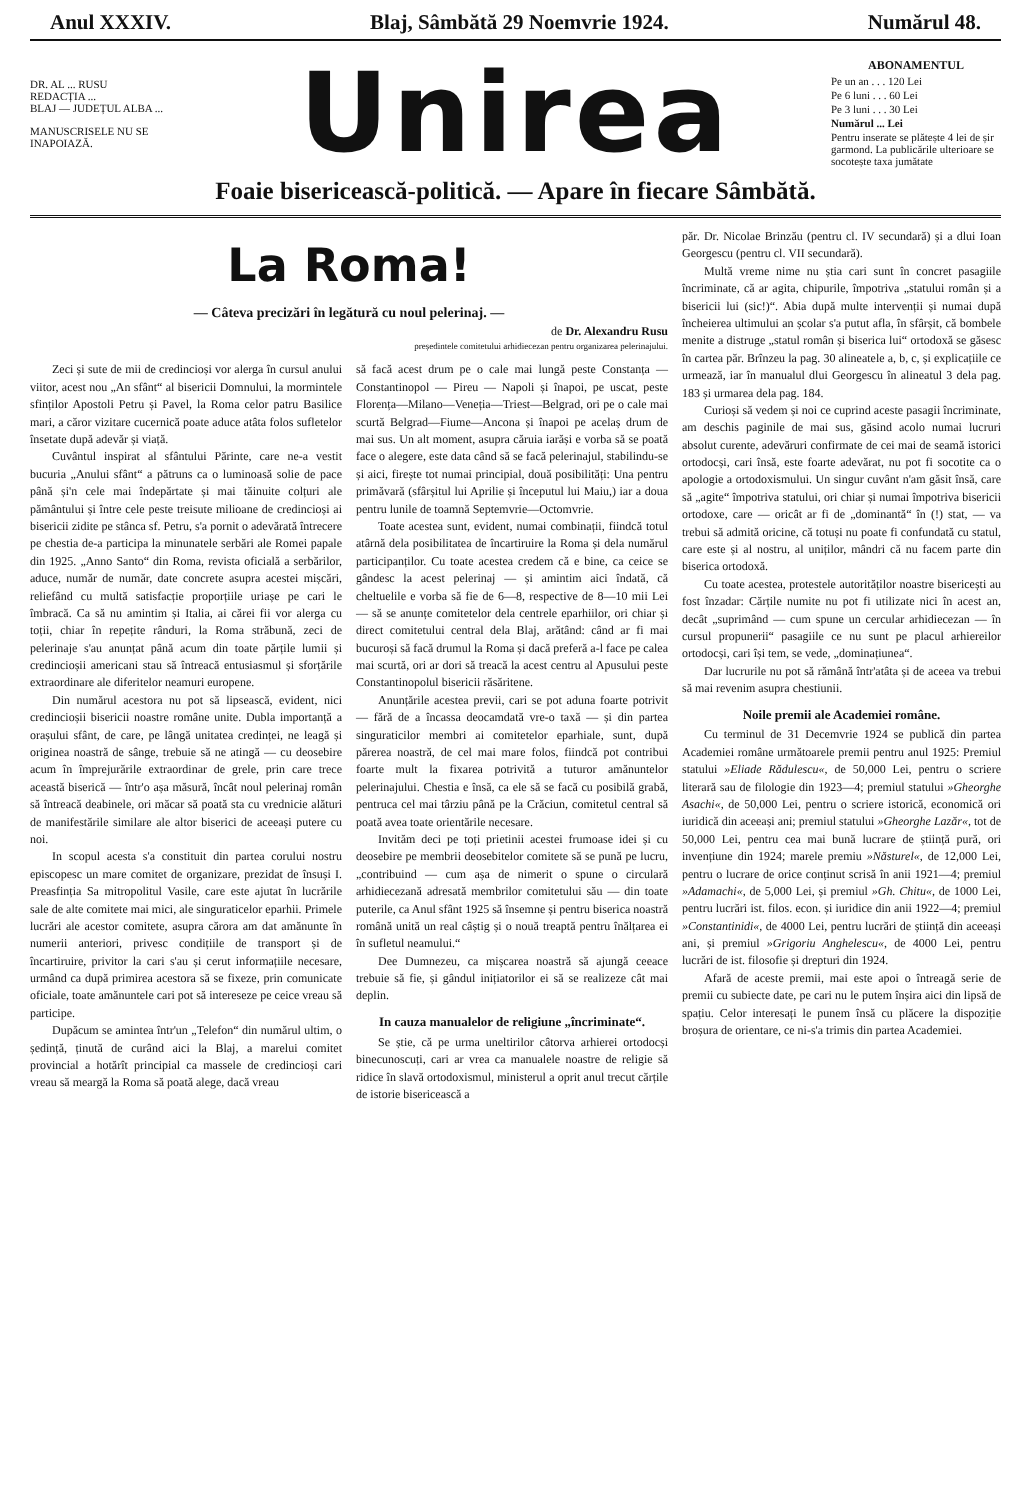Anul XXXIV. Blaj, Sâmbătă 29 Noemvrie 1924. Numărul 48.
DR. AL ... RUSU
REDACȚIA ...
BLAJ — JUDEȚUL ALBA ...
MANUSCRISELE NU SE INAPOIAZĂ.
Unirea
ABONAMENTUL
Pe un an . . . 120 Lei
Pe 6 luni . . . 60 Lei
Pe 3 luni . . . 30 Lei
Numărul ... Lei
Pentru inserate se plătește 4 lei de șir garmond. La publicările ulterioare se socotește taxa jumătate
Foaie bisericească-politică. — Apare în fiecare Sâmbătă.
La Roma!
— Câteva precizări în legătură cu noul pelerinaj. —
de Dr. Alexandru Rusu
președintele comitetului arhidiecezan pentru organizarea pelerinajului.
Zeci și sute de mii de credincioși vor alerga în cursul anului viitor, acest nou „An sfânt“ al bisericii Domnului, la mormintele sfinților Apostoli Petru și Pavel, la Roma celor patru Basilice mari, a căror vizitare cucernică poate aduce atâta folos sufletelor însetate după adevăr și viață.
Cuvântul inspirat al sfântului Părinte, care ne-a vestit bucuria „Anului sfânt“ a pătruns ca o luminoasă solie de pace până și'n cele mai îndepărtate și mai tăinuite colțuri ale pământului și între cele peste treisute milioane de credincioși ai bisericii zidite pe stânca sf. Petru, s'a pornit o adevărată întrecere pe chestia de-a participa la minunatele serbări ale Romei papale din 1925. „Anno Santo“ din Roma, revista oficială a serbărilor, aduce, număr de număr, date concrete asupra acestei mișcări, reliefând cu multă satisfacție proporțiile uriașe pe cari le îmbracă. Ca să nu amintim și Italia, ai cărei fii vor alerga cu toții, chiar în repețite rânduri, la Roma străbună, zeci de pelerinaje s'au anunțat până acum din toate părțile lumii și credincioșii americani stau să întreacă entusiasmul și sforțările extraordinare ale diferitelor neamuri europene.
Din numărul acestora nu pot să lipsească, evident, nici credincioșii bisericii noastre române unite. Dubla importanță a orașului sfânt, de care, pe lângă unitatea credinței, ne leagă și originea noastră de sânge, trebuie să ne atingă — cu deosebire acum în împrejurările extraordinar de grele, prin care trece această biserică — într'o așa măsură, încât noul pelerinaj român să întreacă deabinele, ori măcar să poată sta cu vrednicie alături de manifestările similare ale altor biserici de aceeași putere cu noi.
In scopul acesta s'a constituit din partea corului nostru episcopesc un mare comitet de organizare, prezidat de însuși I. Preasfinția Sa mitropolitul Vasile, care este ajutat în lucrările sale de alte comitete mai mici, ale singuraticelor eparhii. Primele lucrări ale acestor comitete, asupra cărora am dat amănunte în numerii anteriori, privesc condițiile de transport și de încartiruire, privitor la cari s'au și cerut informațiile necesare, urmând ca după primirea acestora să se fixeze, prin comunicate oficiale, toate amănuntele cari pot să intereseze pe ceice vreau să participe.
Dupăcum se amintea într'un „Telefon“ din numărul ultim, o ședință, ținută de curând aici la Blaj, a marelui comitet provincial a hotărît principial ca massele de credincioși cari vreau să meargă la Roma să poată alege, dacă vreau
să facă acest drum pe o cale mai lungă peste Constanța — Constantinopol — Pireu — Napoli și înapoi, pe uscat, peste Florența—Milano—Veneția—Triest—Belgrad, ori pe o cale mai scurtă Belgrad—Fiume—Ancona și înapoi pe acelaș drum de mai sus. Un alt moment, asupra căruia iarăși e vorba să se poată face o alegere, este data când să se facă pelerinajul, stabilindu-se și aici, firește tot numai principial, două posibilități: Una pentru primăvară (sfârșitul lui Aprilie și începutul lui Maiu,) iar a doua pentru lunile de toamnă Septemvrie—Octomvrie.
Toate acestea sunt, evident, numai combinații, fiindcă totul atârnă dela posibilitatea de încartiruire la Roma și dela numărul participanților. Cu toate acestea credem că e bine, ca ceice se gândesc la acest pelerinaj — și amintim aici îndată, că cheltuelile e vorba să fie de 6—8, respective de 8—10 mii Lei — să se anunțe comitetelor dela centrele eparhiilor, ori chiar și direct comitetului central dela Blaj, arătând: când ar fi mai bucuroși să facă drumul la Roma și dacă preferă a-l face pe calea mai scurtă, ori ar dori să treacă la acest centru al Apusului peste Constantinopolul bisericii răsăritene.
Anunțările acestea previi, cari se pot aduna foarte potrivit — fără de a încassa deocamdată vre-o taxă — și din partea singuraticilor membri ai comitetelor eparhiale, sunt, după părerea noastră, de cel mai mare folos, fiindcă pot contribui foarte mult la fixarea potrivită a tuturor amănuntelor pelerinajului. Chestia e însă, ca ele să se facă cu posibilă grabă, pentruca cel mai târziu până pe la Crăciun, comitetul central să poată avea toate orientările necesare.
Invităm deci pe toți prietinii acestei frumoase idei și cu deosebire pe membrii deosebitelor comitete să se pună pe lucru, „contribuind — cum așa de nimerit o spune o circulară arhidiecezană adresată membrilor comitetului său — din toate puterile, ca Anul sfânt 1925 să însemne și pentru biserica noastră română unită un real câștig și o nouă treaptă pentru înălțarea ei în sufletul neamului.“
Dee Dumnezeu, ca mișcarea noastră să ajungă ceeace trebuie să fie, și gândul inițiatorilor ei să se realizeze cât mai deplin.
In cauza manualelor de religiune „încriminate“.
Se știe, că pe urma uneltirilor câtorva arhierei ortodocși binecunoscuți, cari ar vrea ca manualele noastre de religie să ridice în slavă ortodoxismul, ministerul a oprit anul trecut cărțile de istorie bisericească a
păr. Dr. Nicolae Brinzău (pentru cl. IV secundară) și a dlui Ioan Georgescu (pentru cl. VII secundară).
Multă vreme nime nu știa cari sunt în concret pasagiile încriminate, că ar agita, chipurile, împotriva „statului român și a bisericii lui (sic!)“. Abia după multe intervenții și numai după încheierea ultimului an școlar s'a putut afla, în sfârșit, că bombele menite a distruge „statul român și biserica lui“ ortodoxă se găsesc în cartea păr. Brînzeu la pag. 30 alineatele a, b, c, și explicațiile ce urmează, iar în manualul dlui Georgescu în alineatul 3 dela pag. 183 și urmarea dela pag. 184.
Curioși să vedem și noi ce cuprind aceste pasagii încriminate, am deschis paginile de mai sus, găsind acolo numai lucruri absolut curente, adevăruri confirmate de cei mai de seamă istorici ortodocși, cari însă, este foarte adevărat, nu pot fi socotite ca o apologie a ortodoxismului. Un singur cuvânt n'am găsit însă, care să „agite“ împotriva statului, ori chiar și numai împotriva bisericii ortodoxe, care — oricât ar fi de „dominantă“ în (!) stat, — va trebui să admită oricine, că totuși nu poate fi confundată cu statul, care este și al nostru, al uniților, mândri că nu facem parte din biserica ortodoxă.
Cu toate acestea, protestele autorităților noastre bisericești au fost înzadar: Cărțile numite nu pot fi utilizate nici în acest an, decât „suprimând — cum spune un cercular arhidiecezan — în cursul propunerii“ pasagiile ce nu sunt pe placul arhiereilor ortodocși, cari își tem, se vede, „dominațiunea“.
Dar lucrurile nu pot să rămână într'atâta și de aceea va trebui să mai revenim asupra chestiunii.
Noile premii ale Academiei române.
Cu terminul de 31 Decemvrie 1924 se publică din partea Academiei române următoarele premii pentru anul 1925: Premiul statului »Eliade Rădulescu«, de 50,000 Lei, pentru o scriere literară sau de filologie din 1923—4; premiul statului »Gheorghe Asachi«, de 50,000 Lei, pentru o scriere istorică, economică ori iuridică din aceeași ani; premiul statului »Gheorghe Lazăr«, tot de 50,000 Lei, pentru cea mai bună lucrare de știință pură, ori invențiune din 1924; marele premiu »Năsturel«, de 12,000 Lei, pentru o lucrare de orice conținut scrisă în anii 1921—4; premiul »Adamachi«, de 5,000 Lei, și premiul »Gh. Chitu«, de 1000 Lei, pentru lucrări ist. filos. econ. și iuridice din anii 1922—4; premiul »Constantinidi«, de 4000 Lei, pentru lucrări de știință din aceeași ani, și premiul »Grigoriu Anghelescu«, de 4000 Lei, pentru lucrări de ist. filosofie și drepturi din 1924.
Afară de aceste premii, mai este apoi o întreagă serie de premii cu subiecte date, pe cari nu le putem înșira aici din lipsă de spațiu. Celor interesați le punem însă cu plăcere la dispoziție broșura de orientare, ce ni-s'a trimis din partea Academiei.